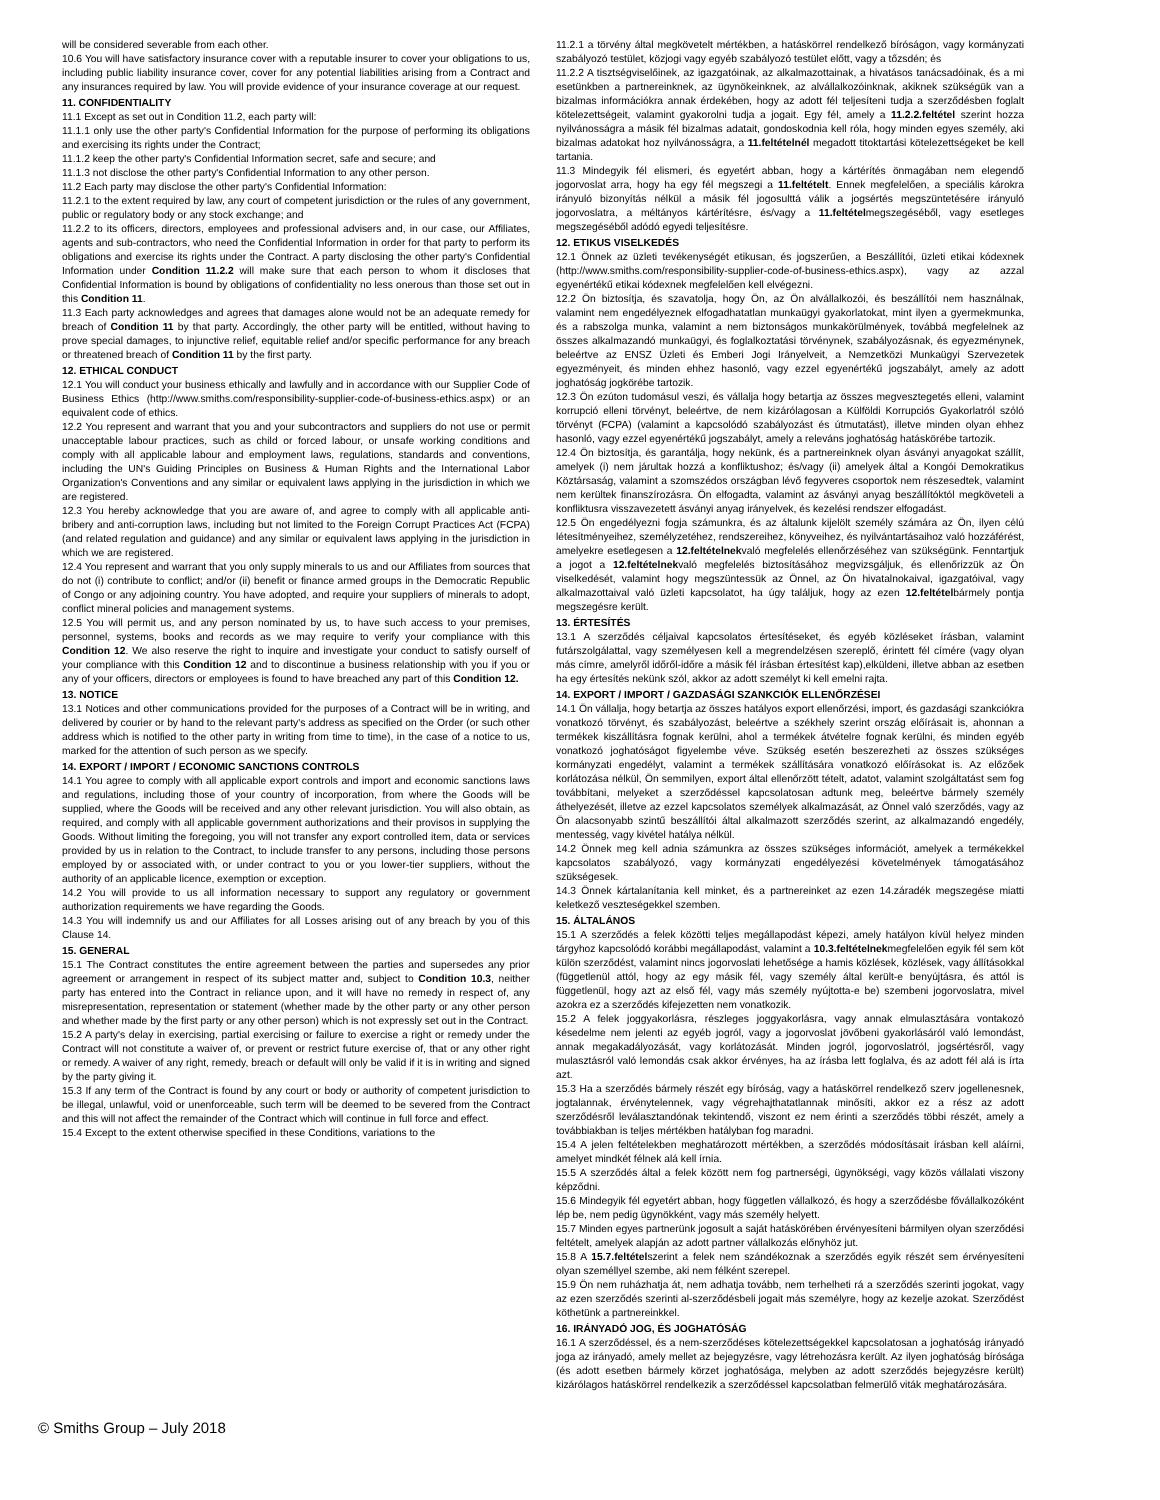will be considered severable from each other.
10.6 You will have satisfactory insurance cover with a reputable insurer to cover your obligations to us, including public liability insurance cover, cover for any potential liabilities arising from a Contract and any insurances required by law. You will provide evidence of your insurance coverage at our request.
11. CONFIDENTIALITY
11.1 Except as set out in Condition 11.2, each party will:
11.1.1 only use the other party's Confidential Information for the purpose of performing its obligations and exercising its rights under the Contract;
11.1.2 keep the other party's Confidential Information secret, safe and secure; and
11.1.3 not disclose the other party's Confidential Information to any other person.
11.2 Each party may disclose the other party's Confidential Information:
11.2.1 to the extent required by law, any court of competent jurisdiction or the rules of any government, public or regulatory body or any stock exchange; and
11.2.2 to its officers, directors, employees and professional advisers and, in our case, our Affiliates, agents and sub-contractors, who need the Confidential Information in order for that party to perform its obligations and exercise its rights under the Contract. A party disclosing the other party's Confidential Information under Condition 11.2.2 will make sure that each person to whom it discloses that Confidential Information is bound by obligations of confidentiality no less onerous than those set out in this Condition 11.
11.3 Each party acknowledges and agrees that damages alone would not be an adequate remedy for breach of Condition 11 by that party. Accordingly, the other party will be entitled, without having to prove special damages, to injunctive relief, equitable relief and/or specific performance for any breach or threatened breach of Condition 11 by the first party.
12. ETHICAL CONDUCT
12.1 You will conduct your business ethically and lawfully and in accordance with our Supplier Code of Business Ethics (http://www.smiths.com/responsibility-supplier-code-of-business-ethics.aspx) or an equivalent code of ethics.
12.2 You represent and warrant that you and your subcontractors and suppliers do not use or permit unacceptable labour practices, such as child or forced labour, or unsafe working conditions and comply with all applicable labour and employment laws, regulations, standards and conventions, including the UN's Guiding Principles on Business & Human Rights and the International Labor Organization's Conventions and any similar or equivalent laws applying in the jurisdiction in which we are registered.
12.3 You hereby acknowledge that you are aware of, and agree to comply with all applicable anti-bribery and anti-corruption laws, including but not limited to the Foreign Corrupt Practices Act (FCPA) (and related regulation and guidance) and any similar or equivalent laws applying in the jurisdiction in which we are registered.
12.4 You represent and warrant that you only supply minerals to us and our Affiliates from sources that do not (i) contribute to conflict; and/or (ii) benefit or finance armed groups in the Democratic Republic of Congo or any adjoining country. You have adopted, and require your suppliers of minerals to adopt, conflict mineral policies and management systems.
12.5 You will permit us, and any person nominated by us, to have such access to your premises, personnel, systems, books and records as we may require to verify your compliance with this Condition 12. We also reserve the right to inquire and investigate your conduct to satisfy ourself of your compliance with this Condition 12 and to discontinue a business relationship with you if you or any of your officers, directors or employees is found to have breached any part of this Condition 12.
13. NOTICE
13.1 Notices and other communications provided for the purposes of a Contract will be in writing, and delivered by courier or by hand to the relevant party's address as specified on the Order (or such other address which is notified to the other party in writing from time to time), in the case of a notice to us, marked for the attention of such person as we specify.
14. EXPORT / IMPORT / ECONOMIC SANCTIONS CONTROLS
14.1 You agree to comply with all applicable export controls and import and economic sanctions laws and regulations, including those of your country of incorporation, from where the Goods will be supplied, where the Goods will be received and any other relevant jurisdiction. You will also obtain, as required, and comply with all applicable government authorizations and their provisos in supplying the Goods. Without limiting the foregoing, you will not transfer any export controlled item, data or services provided by us in relation to the Contract, to include transfer to any persons, including those persons employed by or associated with, or under contract to you or you lower-tier suppliers, without the authority of an applicable licence, exemption or exception.
14.2 You will provide to us all information necessary to support any regulatory or government authorization requirements we have regarding the Goods.
14.3 You will indemnify us and our Affiliates for all Losses arising out of any breach by you of this Clause 14.
15. GENERAL
15.1 The Contract constitutes the entire agreement between the parties and supersedes any prior agreement or arrangement in respect of its subject matter and, subject to Condition 10.3, neither party has entered into the Contract in reliance upon, and it will have no remedy in respect of, any misrepresentation, representation or statement (whether made by the other party or any other person and whether made by the first party or any other person) which is not expressly set out in the Contract.
15.2 A party's delay in exercising, partial exercising or failure to exercise a right or remedy under the Contract will not constitute a waiver of, or prevent or restrict future exercise of, that or any other right or remedy. A waiver of any right, remedy, breach or default will only be valid if it is in writing and signed by the party giving it.
15.3 If any term of the Contract is found by any court or body or authority of competent jurisdiction to be illegal, unlawful, void or unenforceable, such term will be deemed to be severed from the Contract and this will not affect the remainder of the Contract which will continue in full force and effect.
15.4 Except to the extent otherwise specified in these Conditions, variations to the
11.2.1 a törvény által megkövetelt mértékben, a hatáskörrel rendelkező bíróságon, vagy kormányzati szabályozó testület, közjogi vagy egyéb szabályozó testület előtt, vagy a tőzsdén; és
11.2.2 A tisztségviselőinek, az igazgatóinak, az alkalmazottainak, a hivatásos tanácsadóinak, és a mi esetünkben a partnereinknek, az ügynökeinknek, az alvállalkozóinknak, akiknek szükségük van a bizalmas információkra annak érdekében, hogy az adott fél teljesíteni tudja a szerződésben foglalt kötelezettségeit, valamint gyakorolni tudja a jogait. Egy fél, amely a 11.2.2.feltétel szerint hozza nyilvánosságra a másik fél bizalmas adatait, gondoskodnia kell róla, hogy minden egyes személy, aki bizalmas adatokat hoz nyilvánosságra, a 11.feltételnél megadott titoktartási kötelezettségeket be kell tartania.
11.3 Mindegyik fél elismeri, és egyetért abban, hogy a kártérítés önmagában nem elegendő jogorvoslat arra, hogy ha egy fél megszegi a 11.feltételt. Ennek megfelelően, a speciális károkra irányuló bizonyítás nélkül a másik fél jogosulttá válik a jogsértés megszüntetésére irányuló jogorvoslatra, a méltányos kártérítésre, és/vagy a 11.feltételmegszegéséből, vagy esetleges megszegéséből adódó egyedi teljesítésre.
12. ETIKUS VISELKEDÉS
12.1 Önnek az üzleti tevékenységét etikusan, és jogszerűen, a Beszállítói, üzleti etikai kódexnek (http://www.smiths.com/responsibility-supplier-code-of-business-ethics.aspx), vagy az azzal egyenértékű etikai kódexnek megfelelően kell elvégezni.
12.2 Ön biztosítja, és szavatolja, hogy Ön, az Ön alvállalkozói, és beszállítói nem használnak, valamint nem engedélyeznek elfogadhatatlan munkaügyi gyakorlatokat, mint ilyen a gyermekmunka, és a rabszolga munka, valamint a nem biztonságos munkakörülmények, továbbá megfelelnek az összes alkalmazandó munkaügyi, és foglalkoztatási törvénynek, szabályozásnak, és egyezménynek, beleértve az ENSZ Üzleti és Emberi Jogi Irányelveit, a Nemzetközi Munkaügyi Szervezetek egyezményeit, és minden ehhez hasonló, vagy ezzel egyenértékű jogszabályt, amely az adott joghatóság jogkörébe tartozik.
12.3 Ön ezúton tudomásul veszi, és vállalja hogy betartja az összes megvesztegetés elleni, valamint korrupció elleni törvényt, beleértve, de nem kizárólagosan a Külföldi Korrupciós Gyakorlatról szóló törvényt (FCPA) (valamint a kapcsolódó szabályozást és útmutatást), illetve minden olyan ehhez hasonló, vagy ezzel egyenértékű jogszabályt, amely a releváns joghatóság hatáskörébe tartozik.
12.4 Ön biztosítja, és garantálja, hogy nekünk, és a partnereinknek olyan ásványi anyagokat szállít, amelyek (i) nem járultak hozzá a konfliktushoz; és/vagy (ii) amelyek által a Kongói Demokratikus Köztársaság, valamint a szomszédos országban lévő fegyveres csoportok nem részesedtek, valamint nem kerültek finanszírozásra. Ön elfogadta, valamint az ásványi anyag beszállítóktól megköveteli a konfliktusra visszavezetett ásványi anyag irányelvek, és kezelési rendszer elfogadást.
12.5 Ön engedélyezni fogja számunkra, és az általunk kijelölt személy számára az Ön, ilyen célú létesítményeihez, személyzetéhez, rendszereihez, könyveihez, és nyilvántartásaihoz való hozzáférést, amelyekre esetlegesen a 12.feltételnekvaló megfelelés ellenőrzéséhez van szükségünk. Fenntartjuk a jogot a 12.feltételnekvaló megfelelés biztosításához megvizsgáljuk, és ellenőrizzük az Ön viselkedését, valamint hogy megszüntessük az Önnel, az Ön hivatalnokaival, igazgatóival, vagy alkalmazottaival való üzleti kapcsolatot, ha úgy találjuk, hogy az ezen 12.feltételbármely pontja megszegésre került.
13. ÉRTESÍTÉS
13.1 A szerződés céljaival kapcsolatos értesítéseket, és egyéb közléseket írásban, valamint futárszolgálattal, vagy személyesen kell a megrendelzésen szereplő, érintett fél címére (vagy olyan más címre, amelyről időről-időre a másik fél írásban értesítést kap),elküldeni, illetve abban az esetben ha egy értesítés nekünk szól, akkor az adott személyt ki kell emelni rajta.
14. EXPORT / IMPORT / GAZDASÁGI SZANKCIÓK ELLENŐRZÉSEI
14.1 Ön vállalja, hogy betartja az összes hatályos export ellenőrzési, import, és gazdasági szankciókra vonatkozó törvényt, és szabályozást, beleértve a székhely szerint ország előírásait is, ahonnan a termékek kiszállításra fognak kerülni, ahol a termékek átvételre fognak kerülni, és minden egyéb vonatkozó joghatóságot figyelembe véve. Szükség esetén beszerezheti az összes szükséges kormányzati engedélyt, valamint a termékek szállítására vonatkozó előírásokat is. Az előzőek korlátozása nélkül, Ön semmilyen, export által ellenőrzött tételt, adatot, valamint szolgáltatást sem fog továbbítani, melyeket a szerződéssel kapcsolatosan adtunk meg, beleértve bármely személy áthelyezését, illetve az ezzel kapcsolatos személyek alkalmazását, az Önnel való szerződés, vagy az Ön alacsonyabb szintű beszállítói által alkalmazott szerződés szerint, az alkalmazandó engedély, mentesség, vagy kivétel hatálya nélkül.
14.2 Önnek meg kell adnia számunkra az összes szükséges információt, amelyek a termékekkel kapcsolatos szabályozó, vagy kormányzati engedélyezési követelmények támogatásához szükségesek.
14.3 Önnek kártalanítania kell minket, és a partnereinket az ezen 14.záradék megszegése miatti keletkező veszteségekkel szemben.
15. ÁLTALÁNOS
15.1 A szerződés a felek közötti teljes megállapodást képezi, amely hatályon kívül helyez minden tárgyhoz kapcsolódó korábbi megállapodást, valamint a 10.3.feltételnekmegfelelően egyik fél sem köt külön szerződést, valamint nincs jogorvoslati lehetősége a hamis közlések, közlések, vagy állításokkal (függetlenül attól, hogy az egy másik fél, vagy személy által került-e benyújtásra, és attól is függetlenül, hogy azt az első fél, vagy más személy nyújtotta-e be) szembeni jogorvoslatra, mivel azokra ez a szerződés kifejezetten nem vonatkozik.
15.2 A felek joggyakorlásra, részleges joggyakorlásra, vagy annak elmulasztására vontakozó késedelme nem jelenti az egyéb jogról, vagy a jogorvoslat jövőbeni gyakorlásáról való lemondást, annak megakadályozását, vagy korlátozását. Minden jogról, jogorvoslatról, jogsértésről, vagy mulasztásról való lemondás csak akkor érvényes, ha az írásba lett foglalva, és az adott fél alá is írta azt.
15.3 Ha a szerződés bármely részét egy bíróság, vagy a hatáskörrel rendelkező szerv jogellenesnek, jogtalannak, érvénytelennek, vagy végrehajthatatlannak minősíti, akkor ez a rész az adott szerződésről leválasztandónak tekintendő, viszont ez nem érinti a szerződés többi részét, amely a továbbiakban is teljes mértékben hatályban fog maradni.
15.4 A jelen feltételekben meghatározott mértékben, a szerződés módosításait írásban kell aláírni, amelyet mindkét félnek alá kell írnia.
15.5 A szerződés által a felek között nem fog partnerségi, ügynökségi, vagy közös vállalati viszony képződni.
15.6 Mindegyik fél egyetért abban, hogy független vállalkozó, és hogy a szerződésbe fővállalkozóként lép be, nem pedig ügynökként, vagy más személy helyett.
15.7 Minden egyes partnerünk jogosult a saját hatáskörében érvényesíteni bármilyen olyan szerződési feltételt, amelyek alapján az adott partner vállalkozás előnyhöz jut.
15.8 A 15.7.feltételszerint a felek nem szándékoznak a szerződés egyik részét sem érvényesíteni olyan személlyel szembe, aki nem félként szerepel.
15.9 Ön nem ruházhatja át, nem adhatja tovább, nem terhelheti rá a szerződés szerinti jogokat, vagy az ezen szerződés szerinti al-szerződésbeli jogait más személyre, hogy az kezelje azokat. Szerződést köthetünk a partnereinkkel.
16. IRÁNYADÓ JOG, ÉS JOGHATÓSÁG
16.1 A szerződéssel, és a nem-szerződéses kötelezettségekkel kapcsolatosan a joghatóság irányadó joga az irányadó, amely mellet az bejegyzésre, vagy létrehozásra került. Az ilyen joghatóság bírósága (és adott esetben bármely körzet joghatósága, melyben az adott szerződés bejegyzésre került) kizárólagos hatáskörrel rendelkezik a szerződéssel kapcsolatban felmerülő viták meghatározására.
© Smiths Group – July 2018